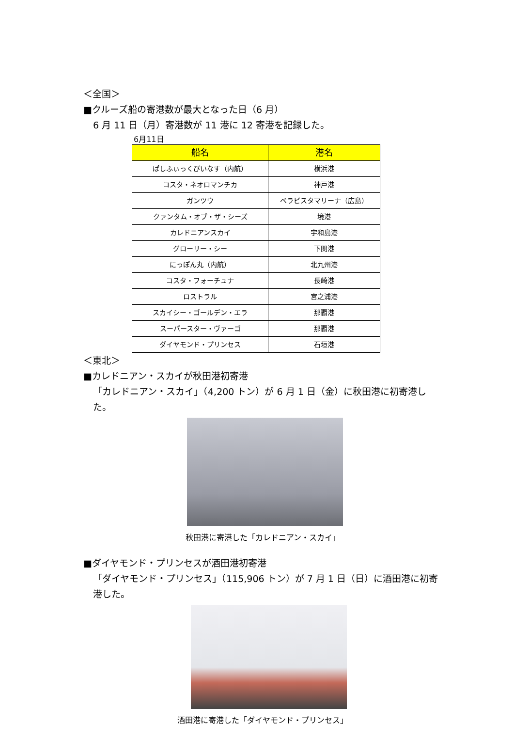＜全国＞
■クルーズ船の寄港数が最大となった日（6 月）
6 月 11 日（月）寄港数が 11 港に 12 寄港を記録した。
6月11日
| 船名 | 港名 |
| --- | --- |
| ぱしふぃっくびいなす（内航） | 横浜港 |
| コスタ・ネオロマンチカ | 神戸港 |
| ガンツウ | ベラビスタマリーナ（広島） |
| クァンタム・オブ・ザ・シーズ | 境港 |
| カレドニアンスカイ | 宇和島港 |
| グローリー・シー | 下関港 |
| にっぽん丸（内航） | 北九州港 |
| コスタ・フォーチュナ | 長崎港 |
| ロストラル | 宮之浦港 |
| スカイシー・ゴールデン・エラ | 那覇港 |
| スーパースター・ヴァーゴ | 那覇港 |
| ダイヤモンド・プリンセス | 石垣港 |
＜東北＞
■カレドニアン・スカイが秋田港初寄港
「カレドニアン・スカイ」（4,200 トン）が 6 月 1 日（金）に秋田港に初寄港した。
秋田港に寄港した「カレドニアン・スカイ」
■ダイヤモンド・プリンセスが酒田港初寄港
「ダイヤモンド・プリンセス」（115,906 トン）が 7 月 1 日（日）に酒田港に初寄港した。
酒田港に寄港した「ダイヤモンド・プリンセス」